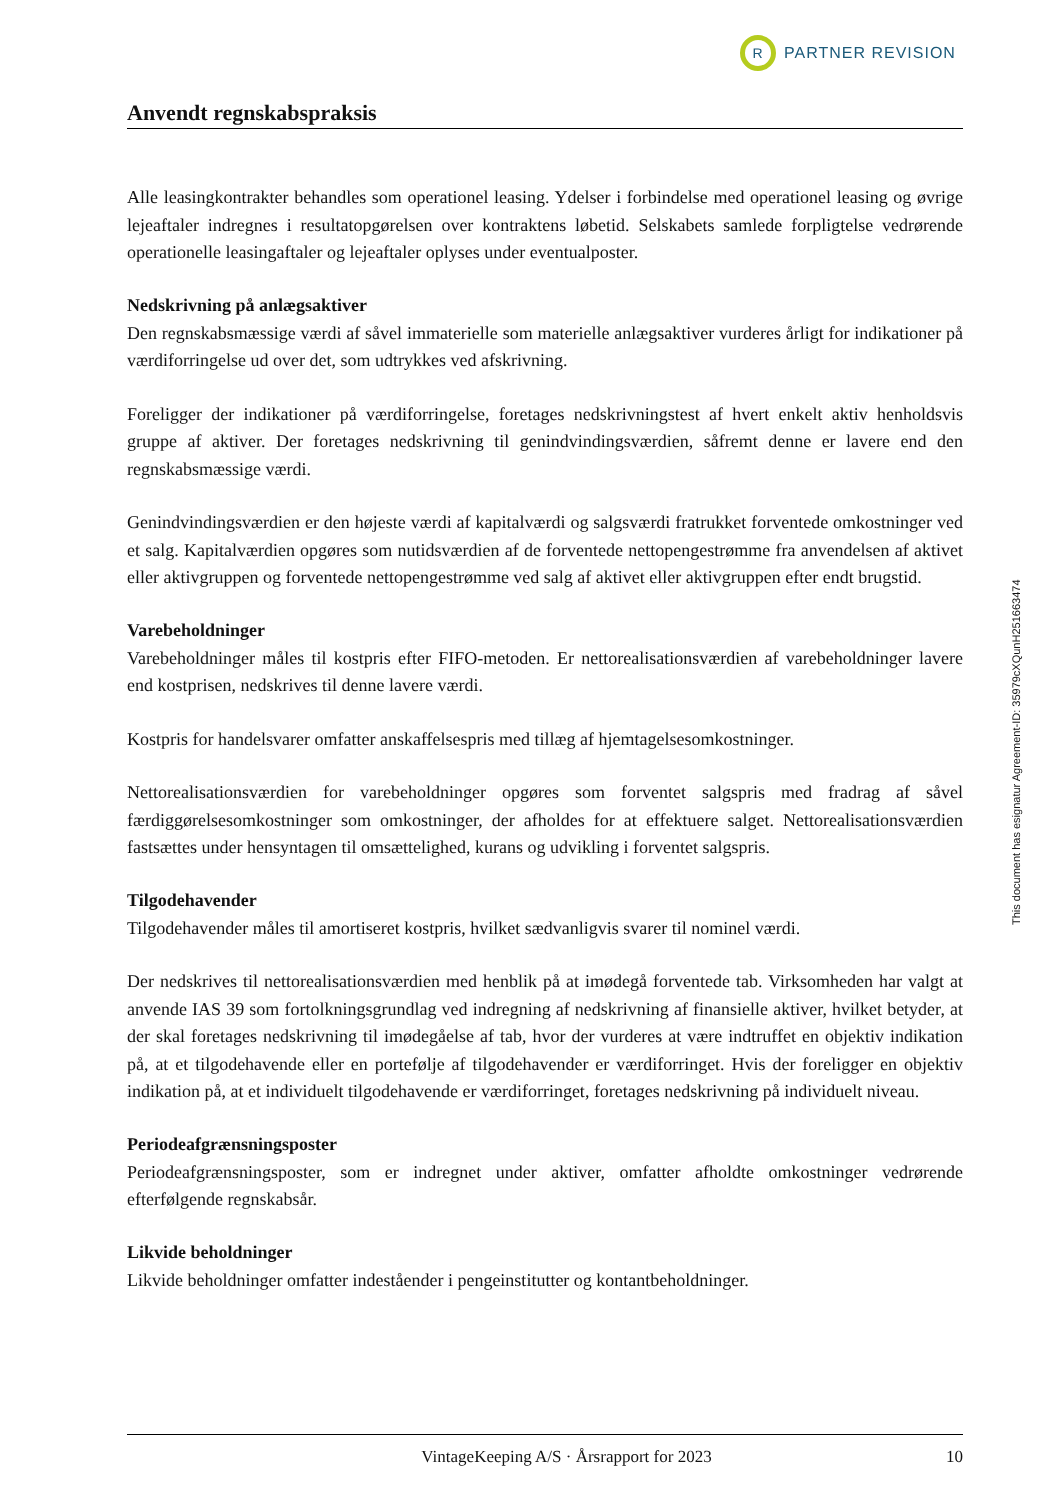R
PARTNER REVISION
Anvendt regnskabspraksis
Alle leasingkontrakter behandles som operationel leasing. Ydelser i forbindelse med operationel leasing og øvrige lejeaftaler indregnes i resultatopgørelsen over kontraktens løbetid. Selskabets samlede forpligtelse vedrørende operationelle leasingaftaler og lejeaftaler oplyses under eventualposter.
Nedskrivning på anlægsaktiver
Den regnskabsmæssige værdi af såvel immaterielle som materielle anlægsaktiver vurderes årligt for indikationer på værdiforringelse ud over det, som udtrykkes ved afskrivning.
Foreligger der indikationer på værdiforringelse, foretages nedskrivningstest af hvert enkelt aktiv henholdsvis gruppe af aktiver. Der foretages nedskrivning til genindvindingsværdien, såfremt denne er lavere end den regnskabsmæssige værdi.
Genindvindingsværdien er den højeste værdi af kapitalværdi og salgsværdi fratrukket forventede omkostninger ved et salg. Kapitalværdien opgøres som nutidsværdien af de forventede nettopengestrømme fra anvendelsen af aktivet eller aktivgruppen og forventede nettopengestrømme ved salg af aktivet eller aktivgruppen efter endt brugstid.
Varebeholdninger
Varebeholdninger måles til kostpris efter FIFO-metoden. Er nettorealisationsværdien af varebeholdninger lavere end kostprisen, nedskrives til denne lavere værdi.
Kostpris for handelsvarer omfatter anskaffelsespris med tillæg af hjemtagelsesomkostninger.
Nettorealisationsværdien for varebeholdninger opgøres som forventet salgspris med fradrag af såvel færdiggørelsesomkostninger som omkostninger, der afholdes for at effektuere salget. Nettorealisationsværdien fastsættes under hensyntagen til omsættelighed, kurans og udvikling i forventet salgspris.
Tilgodehavender
Tilgodehavender måles til amortiseret kostpris, hvilket sædvanligvis svarer til nominel værdi.
Der nedskrives til nettorealisationsværdien med henblik på at imødegå forventede tab. Virksomheden har valgt at anvende IAS 39 som fortolkningsgrundlag ved indregning af nedskrivning af finansielle aktiver, hvilket betyder, at der skal foretages nedskrivning til imødegåelse af tab, hvor der vurderes at være indtruffet en objektiv indikation på, at et tilgodehavende eller en portefølje af tilgodehavender er værdiforringet. Hvis der foreligger en objektiv indikation på, at et individuelt tilgodehavende er værdiforringet, foretages nedskrivning på individuelt niveau.
Periodeafgrænsningsposter
Periodeafgrænsningsposter, som er indregnet under aktiver, omfatter afholdte omkostninger vedrørende efterfølgende regnskabsår.
Likvide beholdninger
Likvide beholdninger omfatter indeståender i pengeinstitutter og kontantbeholdninger.
This document has esignatur Agreement-ID: 35979cXQunH251663474
VintageKeeping A/S · Årsrapport for 2023 10